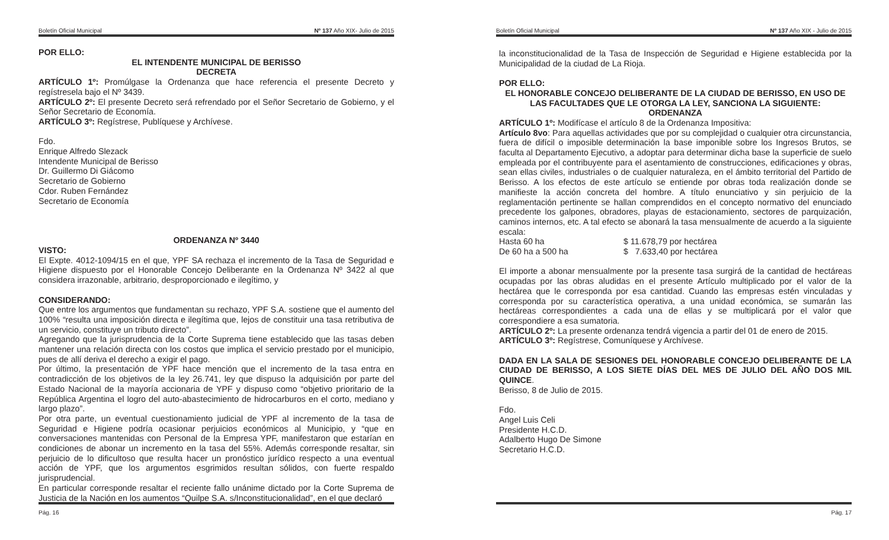Boletín Oficial Municipal Nº 137 Año XIX- Julio de 2015
POR ELLO:
EL INTENDENTE MUNICIPAL DE BERISSO
DECRETA
ARTÍCULO 1º: Promúlgase la Ordenanza que hace referencia el presente Decreto y regístresela bajo el Nº 3439.
ARTÍCULO 2º: El presente Decreto será refrendado por el Señor Secretario de Gobierno, y el Señor Secretario de Economía.
ARTÍCULO 3º: Regístrese, Publíquese y Archívese.
Fdo.
Enrique Alfredo Slezack
Intendente Municipal de Berisso
Dr. Guillermo Di Giácomo
Secretario de Gobierno
Cdor. Ruben Fernández
Secretario de Economía
ORDENANZA Nº 3440
VISTO:
El Expte. 4012-1094/15 en el que, YPF SA rechaza el incremento de la Tasa de Seguridad e Higiene dispuesto por el Honorable Concejo Deliberante en la Ordenanza Nº 3422 al que considera irrazonable, arbitrario, desproporcionado e ilegítimo, y
CONSIDERANDO:
Que entre los argumentos que fundamentan su rechazo, YPF S.A. sostiene que el aumento del 100% “resulta una imposición directa e ilegítima que, lejos de constituir una tasa retributiva de un servicio, constituye un tributo directo”.
Agregando que la jurisprudencia de la Corte Suprema tiene establecido que las tasas deben mantener una relación directa con los costos que implica el servicio prestado por el municipio, pues de allí deriva el derecho a exigir el pago.
Por último, la presentación de YPF hace mención que el incremento de la tasa entra en contradicción de los objetivos de la ley 26.741, ley que dispuso la adquisición por parte del Estado Nacional de la mayoría accionaria de YPF y dispuso como “objetivo prioritario de la República Argentina el logro del auto-abastecimiento de hidrocarburos en el corto, mediano y largo plazo”.
Por otra parte, un eventual cuestionamiento judicial de YPF al incremento de la tasa de Seguridad e Higiene podría ocasionar perjuicios económicos al Municipio, y “que en conversaciones mantenidas con Personal de la Empresa YPF, manifestaron que estarían en condiciones de abonar un incremento en la tasa del 55%. Además corresponde resaltar, sin perjuicio de lo dificultoso que resulta hacer un pronóstico jurídico respecto a una eventual acción de YPF, que los argumentos esgrimidos resultan sólidos, con fuerte respaldo jurisprudencial.
En particular corresponde resaltar el reciente fallo unánime dictado por la Corte Suprema de Justicia de la Nación en los aumentos “Quilpe S.A. s/Inconstitucionalidad”, en el que declaró
Pág. 16
Boletín Oficial Municipal Nº 137 Año XIX - Julio de 2015
la inconstitucionalidad de la Tasa de Inspección de Seguridad e Higiene establecida por la Municipalidad de la ciudad de La Rioja.
POR ELLO:
EL HONORABLE CONCEJO DELIBERANTE DE LA CIUDAD DE BERISSO, EN USO DE LAS FACULTADES QUE LE OTORGA LA LEY, SANCIONA LA SIGUIENTE:
ORDENANZA
ARTÍCULO 1º: Modifícase el artículo 8 de la Ordenanza Impositiva:
Artículo 8vo: Para aquellas actividades que por su complejidad o cualquier otra circunstancia, fuera de difícil o imposible determinación la base imponible sobre los Ingresos Brutos, se faculta al Departamento Ejecutivo, a adoptar para determinar dicha base la superficie de suelo empleada por el contribuyente para el asentamiento de construcciones, edificaciones y obras, sean ellas civiles, industriales o de cualquier naturaleza, en el ámbito territorial del Partido de Berisso. A los efectos de este artículo se entiende por obras toda realización donde se manifieste la acción concreta del hombre. A título enunciativo y sin perjuicio de la reglamentación pertinente se hallan comprendidos en el concepto normativo del enunciado precedente los galpones, obradores, playas de estacionamiento, sectores de parquización, caminos internos, etc. A tal efecto se abonará la tasa mensualmente de acuerdo a la siguiente escala:
Hasta 60 ha $ 11.678,79 por hectárea
De 60 ha a 500 ha $ 7.633,40 por hectárea
El importe a abonar mensualmente por la presente tasa surgirá de la cantidad de hectáreas ocupadas por las obras aludidas en el presente Artículo multiplicado por el valor de la hectárea que le corresponda por esa cantidad. Cuando las empresas estén vinculadas y corresponda por su característica operativa, a una unidad económica, se sumarán las hectáreas correspondientes a cada una de ellas y se multiplicará por el valor que correspondiere a esa sumatoria.
ARTÍCULO 2º: La presente ordenanza tendrá vigencia a partir del 01 de enero de 2015.
ARTÍCULO 3º: Regístrese, Comuníquese y Archívese.
DADA EN LA SALA DE SESIONES DEL HONORABLE CONCEJO DELIBERANTE DE LA CIUDAD DE BERISSO, A LOS SIETE DÍAS DEL MES DE JULIO DEL AÑO DOS MIL QUINCE.
Berisso, 8 de Julio de 2015.
Fdo.
Angel Luis Celi
Presidente H.C.D.
Adalberto Hugo De Simone
Secretario H.C.D.
Pág. 17